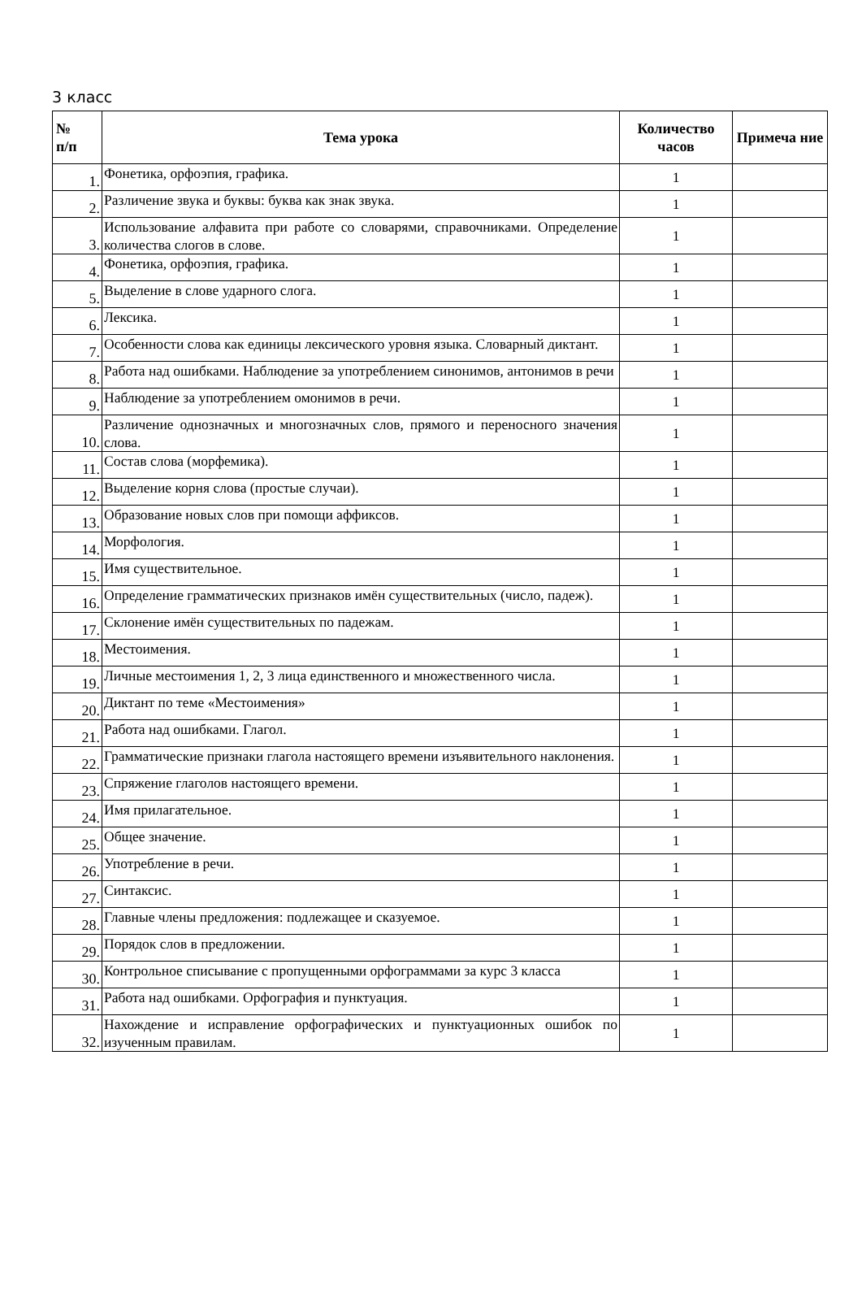3 класс
| № п/п | Тема урока | Количество часов | Примеча ние |
| --- | --- | --- | --- |
| 1. | Фонетика, орфоэпия, графика. | 1 | |
| 2. | Различение звука и буквы: буква как знак звука. | 1 | |
| 3. | Использование алфавита при работе со словарями, справочниками. Определение количества слогов в слове. | 1 | |
| 4. | Фонетика, орфоэпия, графика. | 1 | |
| 5. | Выделение в слове ударного слога. | 1 | |
| 6. | Лексика. | 1 | |
| 7. | Особенности слова как единицы лексического уровня языка. Словарный диктант. | 1 | |
| 8. | Работа над ошибками. Наблюдение за употреблением синонимов, антонимов в речи | 1 | |
| 9. | Наблюдение за употреблением омонимов в речи. | 1 | |
| 10. | Различение однозначных и многозначных слов, прямого и переносного значения слова. | 1 | |
| 11. | Состав слова (морфемика). | 1 | |
| 12. | Выделение корня слова (простые случаи). | 1 | |
| 13. | Образование новых слов при помощи аффиксов. | 1 | |
| 14. | Морфология. | 1 | |
| 15. | Имя существительное. | 1 | |
| 16. | Определение грамматических признаков имён существительных (число, падеж). | 1 | |
| 17. | Склонение имён существительных по падежам. | 1 | |
| 18. | Местоимения. | 1 | |
| 19. | Личные местоимения 1, 2, 3 лица единственного и множественного числа. | 1 | |
| 20. | Диктант по теме «Местоимения» | 1 | |
| 21. | Работа над ошибками. Глагол. | 1 | |
| 22. | Грамматические признаки глагола настоящего времени изъявительного наклонения. | 1 | |
| 23. | Спряжение глаголов настоящего времени. | 1 | |
| 24. | Имя прилагательное. | 1 | |
| 25. | Общее значение. | 1 | |
| 26. | Употребление в речи. | 1 | |
| 27. | Синтаксис. | 1 | |
| 28. | Главные члены предложения: подлежащее и сказуемое. | 1 | |
| 29. | Порядок слов в предложении. | 1 | |
| 30. | Контрольное списывание с пропущенными орфограммами за курс 3 класса | 1 | |
| 31. | Работа над ошибками. Орфография и пунктуация. | 1 | |
| 32. | Нахождение и исправление орфографических и пунктуационных ошибок по изученным правилам. | 1 | |